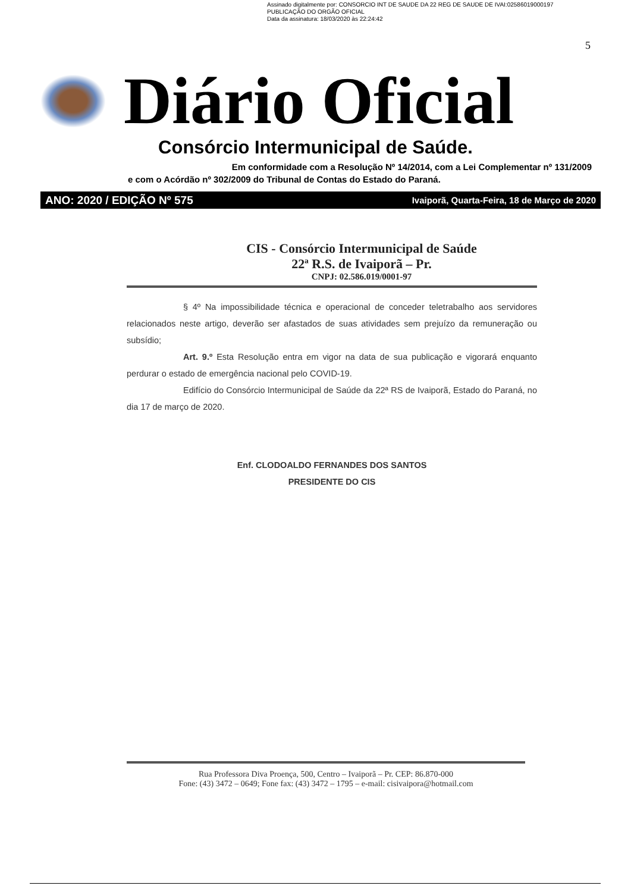Assinado digitalmente por: CONSORCIO INT DE SAUDE DA 22 REG DE SAUDE DE IVAI:02586019000197
PUBLICAÇÃO DO ORGÃO OFICIAL
Data da assinatura: 18/03/2020 às 22:24:42
5
Diário Oficial
Consórcio Intermunicipal de Saúde.
Em conformidade com a Resolução Nº 14/2014, com a Lei Complementar nº 131/2009
e com o Acórdão nº 302/2009 do Tribunal de Contas do Estado do Paraná.
ANO: 2020 / EDIÇÃO Nº 575 Ivaiporã, Quarta-Feira, 18 de Março de 2020
CIS - Consórcio Intermunicipal de Saúde
22ª R.S. de Ivaiporã – Pr.
CNPJ: 02.586.019/0001-97
§ 4º Na impossibilidade técnica e operacional de conceder teletrabalho aos servidores relacionados neste artigo, deverão ser afastados de suas atividades sem prejuízo da remuneração ou subsídio;
Art. 9.º Esta Resolução entra em vigor na data de sua publicação e vigorará enquanto perdurar o estado de emergência nacional pelo COVID-19.
Edifício do Consórcio Intermunicipal de Saúde da 22ª RS de Ivaiporã, Estado do Paraná, no dia 17 de março de 2020.
Enf. CLODOALDO FERNANDES DOS SANTOS
PRESIDENTE DO CIS
Rua Professora Diva Proença, 500, Centro – Ivaiporã – Pr. CEP: 86.870-000
Fone: (43) 3472 – 0649; Fone fax: (43) 3472 – 1795 – e-mail: cisivaipora@hotmail.com